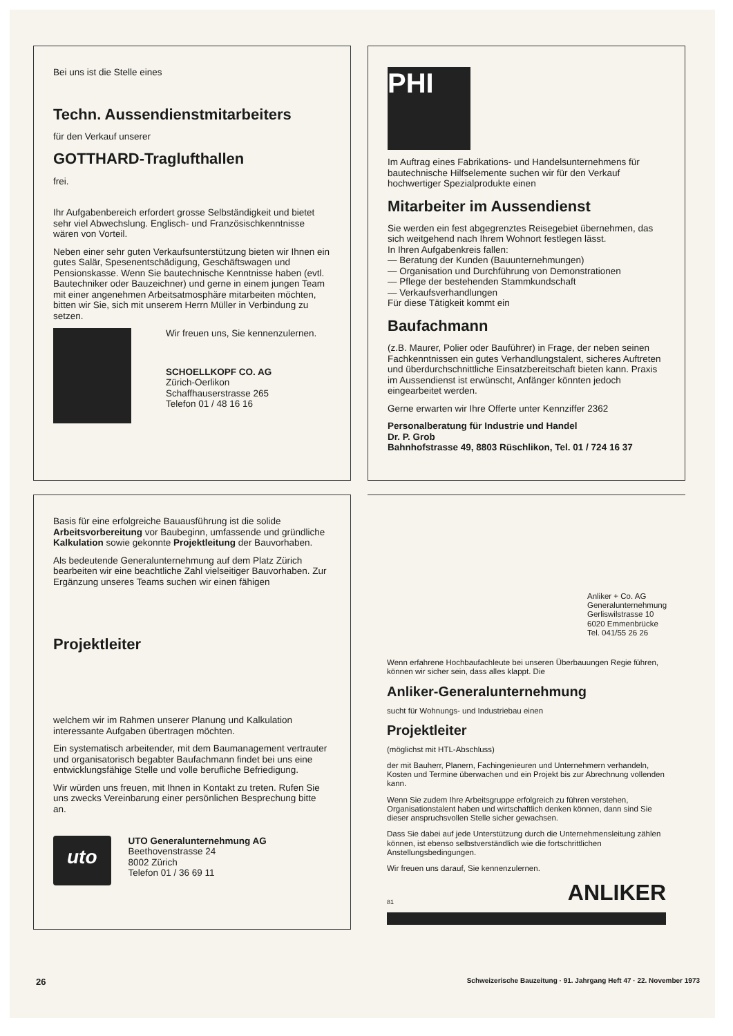Bei uns ist die Stelle eines
Techn. Aussendienstmitarbeiters
für den Verkauf unserer
GOTTHARD-Traglufthallen
frei.
Ihr Aufgabenbereich erfordert grosse Selbständigkeit und bietet sehr viel Abwechslung. Englisch- und Französischkenntnisse wären von Vorteil.
Neben einer sehr guten Verkaufsunterstützung bieten wir Ihnen ein gutes Salär, Spesenentschädigung, Geschäftswagen und Pensionskasse. Wenn Sie bautechnische Kenntnisse haben (evtl. Bautechniker oder Bauzeichner) und gerne in einem jungen Team mit einer angenehmen Arbeitsatmosphäre mitarbeiten möchten, bitten wir Sie, sich mit unserem Herrn Müller in Verbindung zu setzen.
Wir freuen uns, Sie kennenzulernen.
SCHOELLKOPF CO. AG
Zürich-Oerlikon
Schaffhauserstrasse 265
Telefon 01 / 48 16 16
PHI
Im Auftrag eines Fabrikations- und Handelsunternehmens für bautechnische Hilfselemente suchen wir für den Verkauf hochwertiger Spezialprodukte einen
Mitarbeiter im Aussendienst
Sie werden ein fest abgegrenztes Reisegebiet übernehmen, das sich weitgehend nach Ihrem Wohnort festlegen lässt.
In Ihren Aufgabenkreis fallen:
— Beratung der Kunden (Bauunternehmungen)
— Organisation und Durchführung von Demonstrationen
— Pflege der bestehenden Stammkundschaft
— Verkaufsverhandlungen
Für diese Tätigkeit kommt ein
Baufachmann
(z.B. Maurer, Polier oder Bauführer) in Frage, der neben seinen Fachkenntnissen ein gutes Verhandlungstalent, sicheres Auftreten und überdurchschnittliche Einsatzbereitschaft bieten kann. Praxis im Aussendienst ist erwünscht, Anfänger könnten jedoch eingearbeitet werden.
Gerne erwarten wir Ihre Offerte unter Kennziffer 2362
Personalberatung für Industrie und Handel
Dr. P. Grob
Bahnhofstrasse 49, 8803 Rüschlikon, Tel. 01 / 724 16 37
Basis für eine erfolgreiche Bauausführung ist die solide Arbeitsvorbereitung vor Baubeginn, umfassende und gründliche Kalkulation sowie gekonnte Projektleitung der Bauvorhaben.
Als bedeutende Generalunternehmung auf dem Platz Zürich bearbeiten wir eine beachtliche Zahl vielseitiger Bauvorhaben. Zur Ergänzung unseres Teams suchen wir einen fähigen
Projektleiter
welchem wir im Rahmen unserer Planung und Kalkulation interessante Aufgaben übertragen möchten.
Ein systematisch arbeitender, mit dem Baumanagement vertrauter und organisatorisch begabter Baufachmann findet bei uns eine entwicklungsfähige Stelle und volle berufliche Befriedigung.
Wir würden uns freuen, mit Ihnen in Kontakt zu treten. Rufen Sie uns zwecks Vereinbarung einer persönlichen Besprechung bitte an.
uto
UTO Generalunternehmung AG
Beethovenstrasse 24
8002 Zürich
Telefon 01 / 36 69 11
Anliker + Co. AG
Generalunternehmung
Gerliswilstrasse 10
6020 Emmenbrücke
Tel. 041/55 26 26
Wenn erfahrene Hochbaufachleute bei unseren Überbauungen Regie führen, können wir sicher sein, dass alles klappt. Die
Anliker-Generalunternehmung
sucht für Wohnungs- und Industriebau einen
Projektleiter
(möglichst mit HTL-Abschluss)
der mit Bauherr, Planern, Fachingenieuren und Unternehmern verhandeln, Kosten und Termine überwachen und ein Projekt bis zur Abrechnung vollenden kann.
Wenn Sie zudem Ihre Arbeitsgruppe erfolgreich zu führen verstehen, Organisationstalent haben und wirtschaftlich denken können, dann sind Sie dieser anspruchsvollen Stelle sicher gewachsen.
Dass Sie dabei auf jede Unterstützung durch die Unternehmensleitung zählen können, ist ebenso selbstverständlich wie die fortschrittlichen Anstellungsbedingungen.
Wir freuen uns darauf, Sie kennenzulernen.
81 ANLIKER
26 Schweizerische Bauzeitung · 91. Jahrgang Heft 47 · 22. November 1973